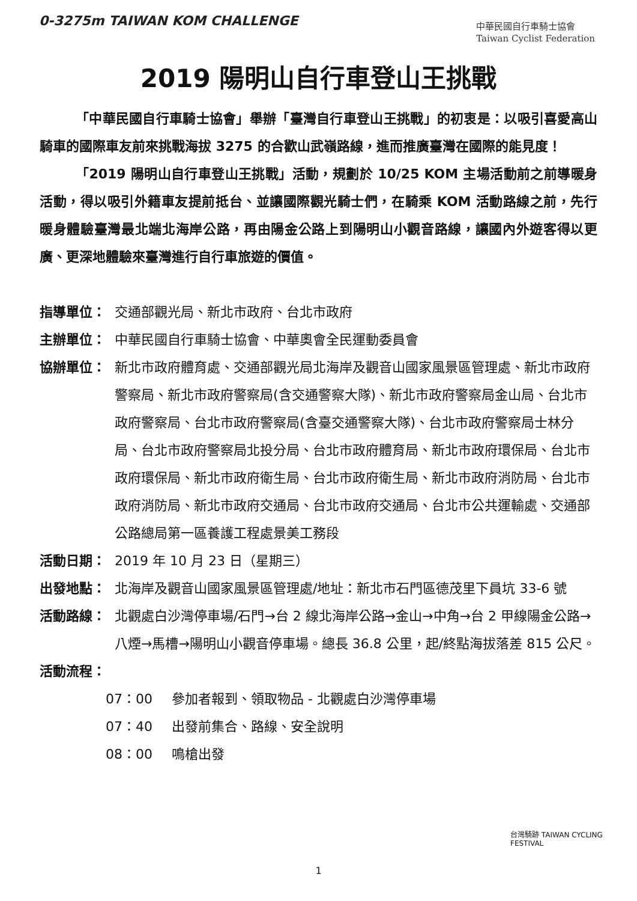0-3275m TAIWAN KOM CHALLENGE
中華民國自行車騎士協會
Taiwan Cyclist Federation
2019 陽明山自行車登山王挑戰
「中華民國自行車騎士協會」舉辦「臺灣自行車登山王挑戰」的初衷是：以吸引喜愛高山騎車的國際車友前來挑戰海拔 3275 的合歡山武嶺路線，進而推廣臺灣在國際的能見度！
「2019 陽明山自行車登山王挑戰」活動，規劃於 10/25 KOM 主場活動前之前導暖身活動，得以吸引外籍車友提前抵台、並讓國際觀光騎士們，在騎乘 KOM 活動路線之前，先行暖身體驗臺灣最北端北海岸公路，再由陽金公路上到陽明山小觀音路線，讓國內外遊客得以更廣、更深地體驗來臺灣進行自行車旅遊的價值。
指導單位： 交通部觀光局、新北市政府、台北市政府
主辦單位： 中華民國自行車騎士協會、中華奧會全民運動委員會
協辦單位： 新北市政府體育處、交通部觀光局北海岸及觀音山國家風景區管理處、新北市政府警察局、新北市政府警察局(含交通警察大隊)、新北市政府警察局金山局、台北市政府警察局、台北市政府警察局(含臺交通警察大隊)、台北市政府警察局士林分局、台北市政府警察局北投分局、台北市政府體育局、新北市政府環保局、台北市政府環保局、新北市政府衛生局、台北市政府衛生局、新北市政府消防局、台北市政府消防局、新北市政府交通局、台北市政府交通局、台北市公共運輸處、交通部公路總局第一區養護工程處景美工務段
活動日期： 2019 年 10 月 23 日（星期三）
出發地點： 北海岸及觀音山國家風景區管理處/地址：新北市石門區德茂里下員坑 33-6 號
活動路線： 北觀處白沙灣停車場/石門→台 2 線北海岸公路→金山→中角→台 2 甲線陽金公路→八煙→馬槽→陽明山小觀音停車場。總長 36.8 公里，起/終點海拔落差 815 公尺。
活動流程：
07：00 參加者報到、領取物品 - 北觀處白沙灣停車場
07：40 出發前集合、路線、安全說明
08：00 鳴槍出發
台灣騎跡 TAIWAN CYCLING FESTIVAL
1